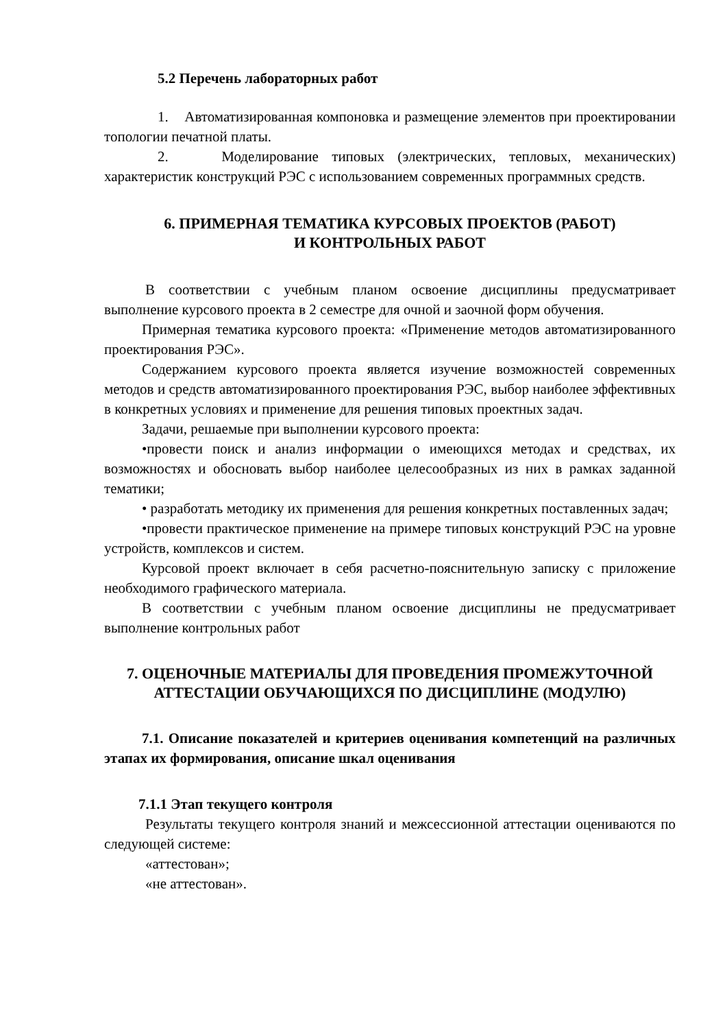5.2 Перечень лабораторных работ
1. Автоматизированная компоновка и размещение элементов при проектировании топологии печатной платы.
2. Моделирование типовых (электрических, тепловых, механических) характеристик конструкций РЭС с использованием современных программных средств.
6. ПРИМЕРНАЯ ТЕМАТИКА КУРСОВЫХ ПРОЕКТОВ (РАБОТ)
И КОНТРОЛЬНЫХ РАБОТ
В соответствии с учебным планом освоение дисциплины предусматривает выполнение курсового проекта в 2 семестре для очной и заочной форм обучения.
Примерная тематика курсового проекта: «Применение методов автоматизированного проектирования РЭС».
Содержанием курсового проекта является изучение возможностей современных методов и средств автоматизированного проектирования РЭС, выбор наиболее эффективных в конкретных условиях и применение для решения типовых проектных задач.
Задачи, решаемые при выполнении курсового проекта:
•провести поиск и анализ информации о имеющихся методах и средствах, их возможностях и обосновать выбор наиболее целесообразных из них в рамках заданной тематики;
• разработать методику их применения для решения конкретных поставленных задач;
•провести практическое применение на примере типовых конструкций РЭС на уровне устройств, комплексов и систем.
Курсовой проект включает в себя расчетно-пояснительную записку с приложение необходимого графического материала.
В соответствии с учебным планом освоение дисциплины не предусматривает выполнение контрольных работ
7. ОЦЕНОЧНЫЕ МАТЕРИАЛЫ ДЛЯ ПРОВЕДЕНИЯ ПРОМЕЖУТОЧНОЙ АТТЕСТАЦИИ ОБУЧАЮЩИХСЯ ПО ДИСЦИПЛИНЕ (МОДУЛЮ)
7.1. Описание показателей и критериев оценивания компетенций на различных этапах их формирования, описание шкал оценивания
7.1.1 Этап текущего контроля
Результаты текущего контроля знаний и межсессионной аттестации оцениваются по следующей системе:
«аттестован»;
«не аттестован».